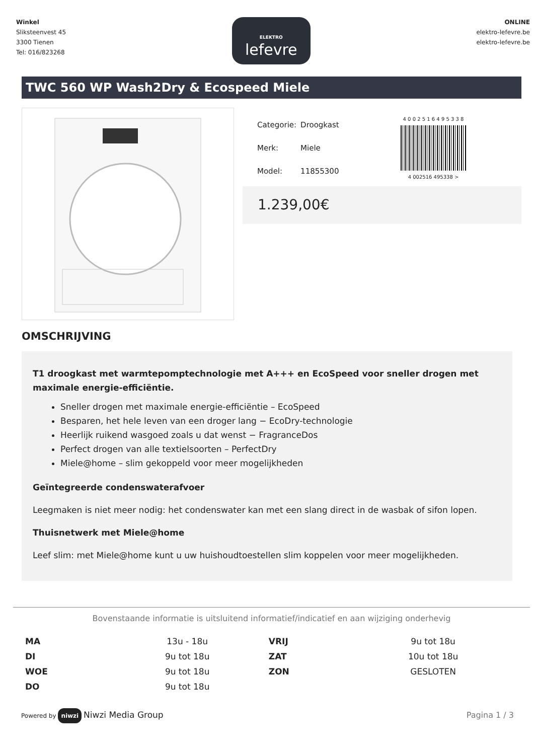Winkel
Sliksteenvest 45
3300 Tienen
Tel: 016/823268
ELEKTRO
lefevre
ONLINE
elektro-lefevre.be
elektro-lefevre.be
TWC 560 WP Wash2Dry & Ecospeed Miele
| Categorie: | Droogkast |
| Merk: | Miele |
| Model: | 11855300 |
4 0 0 2 5 1 6 4 9 5 3 3 8
4 002516 495338 >
1.239,00€
OMSCHRIJVING
T1 droogkast met warmtepomptechnologie met A+++ en EcoSpeed voor sneller drogen met maximale energie-efficiëntie.
Sneller drogen met maximale energie-efficiëntie – EcoSpeed
Besparen, het hele leven van een droger lang − EcoDry-technologie
Heerlijk ruikend wasgoed zoals u dat wenst − FragranceDos
Perfect drogen van alle textielsoorten – PerfectDry
Miele@home – slim gekoppeld voor meer mogelijkheden
Geïntegreerde condenswaterafvoer
Leegmaken is niet meer nodig: het condenswater kan met een slang direct in de wasbak of sifon lopen.
Thuisnetwerk met Miele@home
Leef slim: met Miele@home kunt u uw huishoudtoestellen slim koppelen voor meer mogelijkheden.
Bovenstaande informatie is uitsluitend informatief/indicatief en aan wijziging onderhevig
| MA | 13u - 18u | VRIJ | 9u tot 18u |
| DI | 9u tot 18u | ZAT | 10u tot 18u |
| WOE | 9u tot 18u | ZON | GESLOTEN |
| DO | 9u tot 18u | | |
Powered by niwzi Niwzi Media Group
Pagina 1 / 3